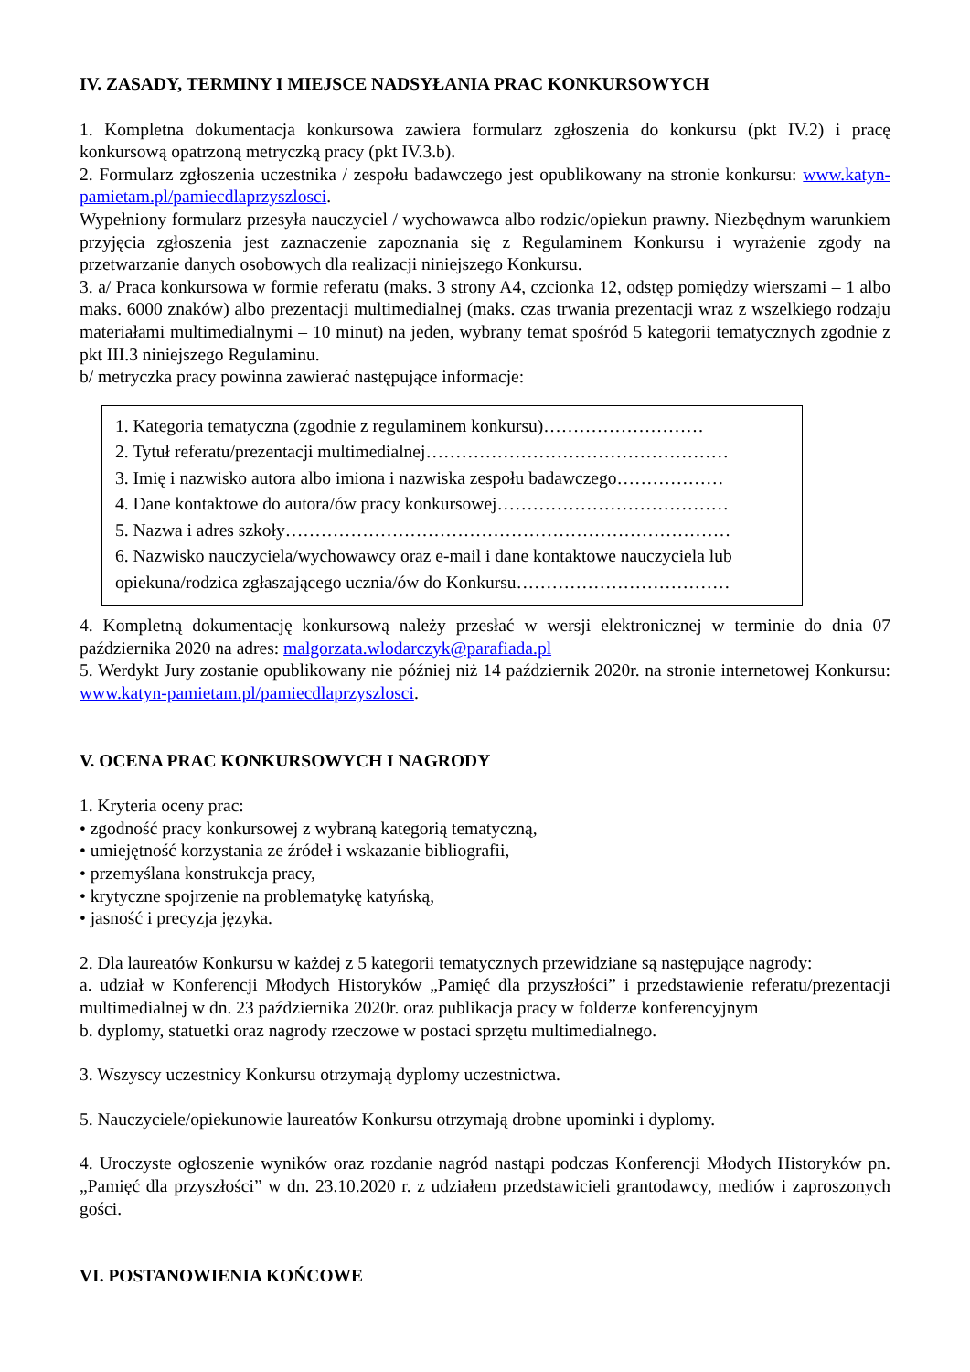IV. ZASADY, TERMINY I MIEJSCE NADSYŁANIA PRAC KONKURSOWYCH
1. Kompletna dokumentacja konkursowa zawiera formularz zgłoszenia do konkursu (pkt IV.2) i pracę konkursową opatrzoną metryczką pracy (pkt IV.3.b).
2. Formularz zgłoszenia uczestnika / zespołu badawczego jest opublikowany na stronie konkursu: www.katyn-pamietam.pl/pamiecdlaprzyszlosci.
Wypełniony formularz przesyła nauczyciel / wychowawca albo rodzic/opiekun prawny. Niezbędnym warunkiem przyjęcia zgłoszenia jest zaznaczenie zapoznania się z Regulaminem Konkursu i wyrażenie zgody na przetwarzanie danych osobowych dla realizacji niniejszego Konkursu.
3. a/ Praca konkursowa w formie referatu (maks. 3 strony A4, czcionka 12, odstęp pomiędzy wierszami – 1 albo maks. 6000 znaków) albo prezentacji multimedialnej (maks. czas trwania prezentacji wraz z wszelkiego rodzaju materiałami multimedialnymi – 10 minut) na jeden, wybrany temat spośród 5 kategorii tematycznych zgodnie z pkt III.3 niniejszego Regulaminu.
b/ metryczka pracy powinna zawierać następujące informacje:
1. Kategoria tematyczna (zgodnie z regulaminem konkursu)………………………
2. Tytuł referatu/prezentacji multimedialnej……………………………………………
3. Imię i nazwisko autora albo imiona i nazwiska zespołu badawczego………………
4. Dane kontaktowe do autora/ów pracy konkursowej…………………………………
5. Nazwa i adres szkoły…………………………………………………………………
6. Nazwisko nauczyciela/wychowawcy oraz e-mail i dane kontaktowe nauczyciela lub opiekuna/rodzica zgłaszającego ucznia/ów do Konkursu………………………………
4. Kompletną dokumentację konkursową należy przesłać w wersji elektronicznej w terminie do dnia 07 października 2020 na adres: malgorzata.wlodarczyk@parafiada.pl
5. Werdykt Jury zostanie opublikowany nie później niż 14 październik 2020r. na stronie internetowej Konkursu: www.katyn-pamietam.pl/pamiecdlaprzyszlosci.
V. OCENA PRAC KONKURSOWYCH I NAGRODY
1. Kryteria oceny prac:
• zgodność pracy konkursowej z wybraną kategorią tematyczną,
• umiejętność korzystania ze źródeł i wskazanie bibliografii,
• przemyślana konstrukcja pracy,
• krytyczne spojrzenie na problematykę katyńską,
• jasność i precyzja języka.
2. Dla laureatów Konkursu w każdej z 5 kategorii tematycznych przewidziane są następujące nagrody:
a. udział w Konferencji Młodych Historyków „Pamięć dla przyszłości” i przedstawienie referatu/prezentacji multimedialnej w dn. 23 października 2020r. oraz publikacja pracy w folderze konferencyjnym
b. dyplomy, statuetki oraz nagrody rzeczowe w postaci sprzętu multimedialnego.
3. Wszyscy uczestnicy Konkursu otrzymają dyplomy uczestnictwa.
5. Nauczyciele/opiekunowie laureatów Konkursu otrzymają drobne upominki i dyplomy.
4. Uroczyste ogłoszenie wyników oraz rozdanie nagród nastąpi podczas Konferencji Młodych Historyków pn. „Pamięć dla przyszłości” w dn. 23.10.2020 r. z udziałem przedstawicieli grantodawcy, mediów i zaproszonych gości.
VI. POSTANOWIENIA KOŃCOWE